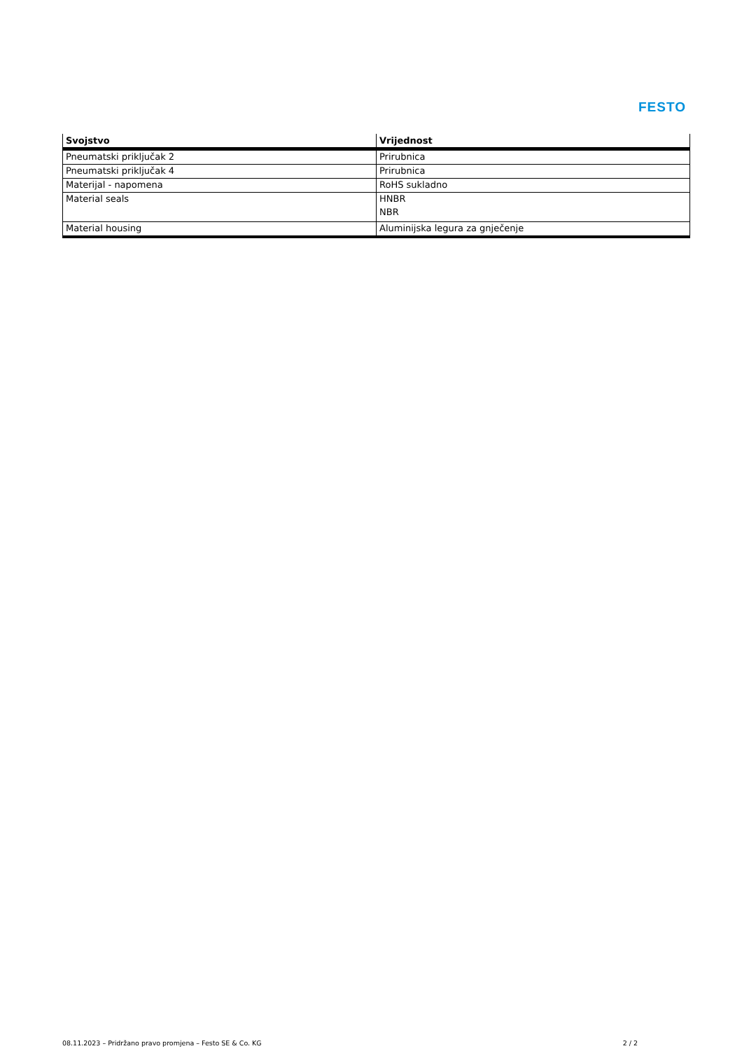FESTO
| Svojstvo | Vrijednost |
| --- | --- |
| Pneumatski priključak 2 | Prirubnica |
| Pneumatski priključak 4 | Prirubnica |
| Materijal - napomena | RoHS sukladno |
| Material seals | HNBR NBR |
| Material housing | Aluminijska legura za gnječenje |
08.11.2023 – Pridržano pravo promjena – Festo SE & Co. KG 2 / 2